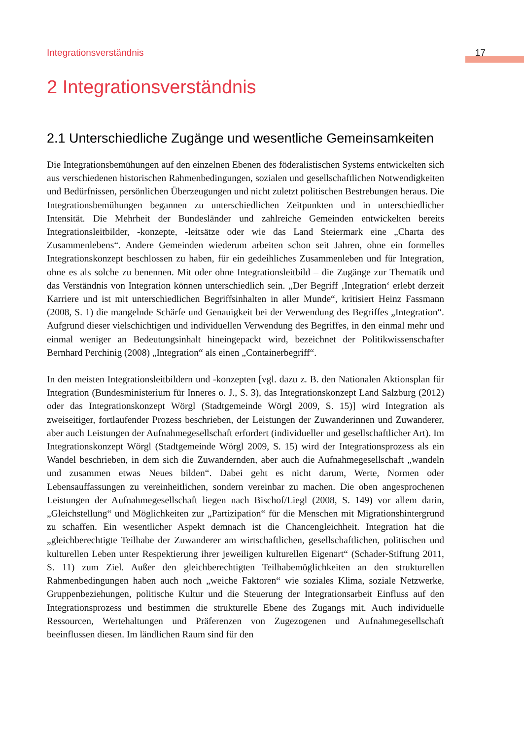Integrationsverständnis 17
2 Integrationsverständnis
2.1 Unterschiedliche Zugänge und wesentliche Gemeinsamkeiten
Die Integrationsbemühungen auf den einzelnen Ebenen des föderalistischen Systems entwickelten sich aus verschiedenen historischen Rahmenbedingungen, sozialen und gesellschaftlichen Notwendigkeiten und Bedürfnissen, persönlichen Überzeugungen und nicht zuletzt politischen Bestrebungen heraus. Die Integrationsbemühungen begannen zu unterschiedlichen Zeitpunkten und in unterschiedlicher Intensität. Die Mehrheit der Bundesländer und zahlreiche Gemeinden entwickelten bereits Integrationsleitbilder, -konzepte, -leitsätze oder wie das Land Steiermark eine „Charta des Zusammenlebens“. Andere Gemeinden wiederum arbeiten schon seit Jahren, ohne ein formelles Integrationskonzept beschlossen zu haben, für ein gedeihliches Zusammenleben und für Integration, ohne es als solche zu benennen. Mit oder ohne Integrationsleitbild – die Zugänge zur Thematik und das Verständnis von Integration können unterschiedlich sein. „Der Begriff ‚Integration‘ erlebt derzeit Karriere und ist mit unterschiedlichen Begriffsinhalten in aller Munde“, kritisiert Heinz Fassmann (2008, S. 1) die mangelnde Schärfe und Genauigkeit bei der Verwendung des Begriffes „Integration“. Aufgrund dieser vielschichtigen und individuellen Verwendung des Begriffes, in den einmal mehr und einmal weniger an Bedeutungsinhalt hineingepackt wird, bezeichnet der Politikwissenschafter Bernhard Perchinig (2008) „Integration“ als einen „Containerbegriff“.
In den meisten Integrationsleitbildern und -konzepten [vgl. dazu z. B. den Nationalen Aktionsplan für Integration (Bundesministerium für Inneres o. J., S. 3), das Integrationskonzept Land Salzburg (2012) oder das Integrationskonzept Wörgl (Stadtgemeinde Wörgl 2009, S. 15)] wird Integration als zweiseitiger, fortlaufender Prozess beschrieben, der Leistungen der Zuwanderinnen und Zuwanderer, aber auch Leistungen der Aufnahmegesellschaft erfordert (individueller und gesellschaftlicher Art). Im Integrationskonzept Wörgl (Stadtgemeinde Wörgl 2009, S. 15) wird der Integrationsprozess als ein Wandel beschrieben, in dem sich die Zuwandernden, aber auch die Aufnahmegesellschaft „wandeln und zusammen etwas Neues bilden“. Dabei geht es nicht darum, Werte, Normen oder Lebensauffassungen zu vereinheitlichen, sondern vereinbar zu machen. Die oben angesprochenen Leistungen der Aufnahmegesellschaft liegen nach Bischof/Liegl (2008, S. 149) vor allem darin, „Gleichstellung“ und Möglichkeiten zur „Partizipation“ für die Menschen mit Migrationshintergrund zu schaffen. Ein wesentlicher Aspekt demnach ist die Chancengleichheit. Integration hat die „gleichberechtigte Teilhabe der Zuwanderer am wirtschaftlichen, gesellschaftlichen, politischen und kulturellen Leben unter Respektierung ihrer jeweiligen kulturellen Eigenart“ (Schader-Stiftung 2011, S. 11) zum Ziel. Außer den gleichberechtigten Teilhabemöglichkeiten an den strukturellen Rahmenbedingungen haben auch noch „weiche Faktoren“ wie soziales Klima, soziale Netzwerke, Gruppenbeziehungen, politische Kultur und die Steuerung der Integrationsarbeit Einfluss auf den Integrationsprozess und bestimmen die strukturelle Ebene des Zugangs mit. Auch individuelle Ressourcen, Wertehaltungen und Präferenzen von Zugezogenen und Aufnahmegesellschaft beeinflussen diesen. Im ländlichen Raum sind für den